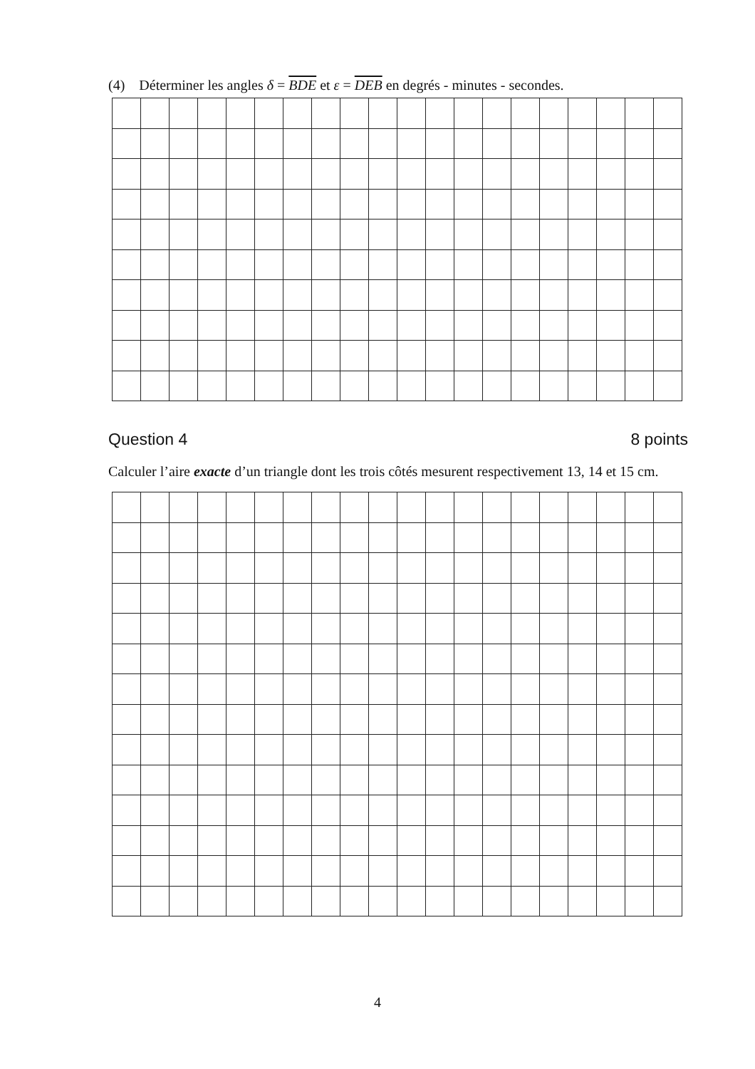(4) Déterminer les angles δ = BDE et ε = DEB en degrés - minutes - secondes.
Question 4 8 points
Calculer l’aire exacte d’un triangle dont les trois côtés mesurent respectivement 13, 14 et 15 cm.
4